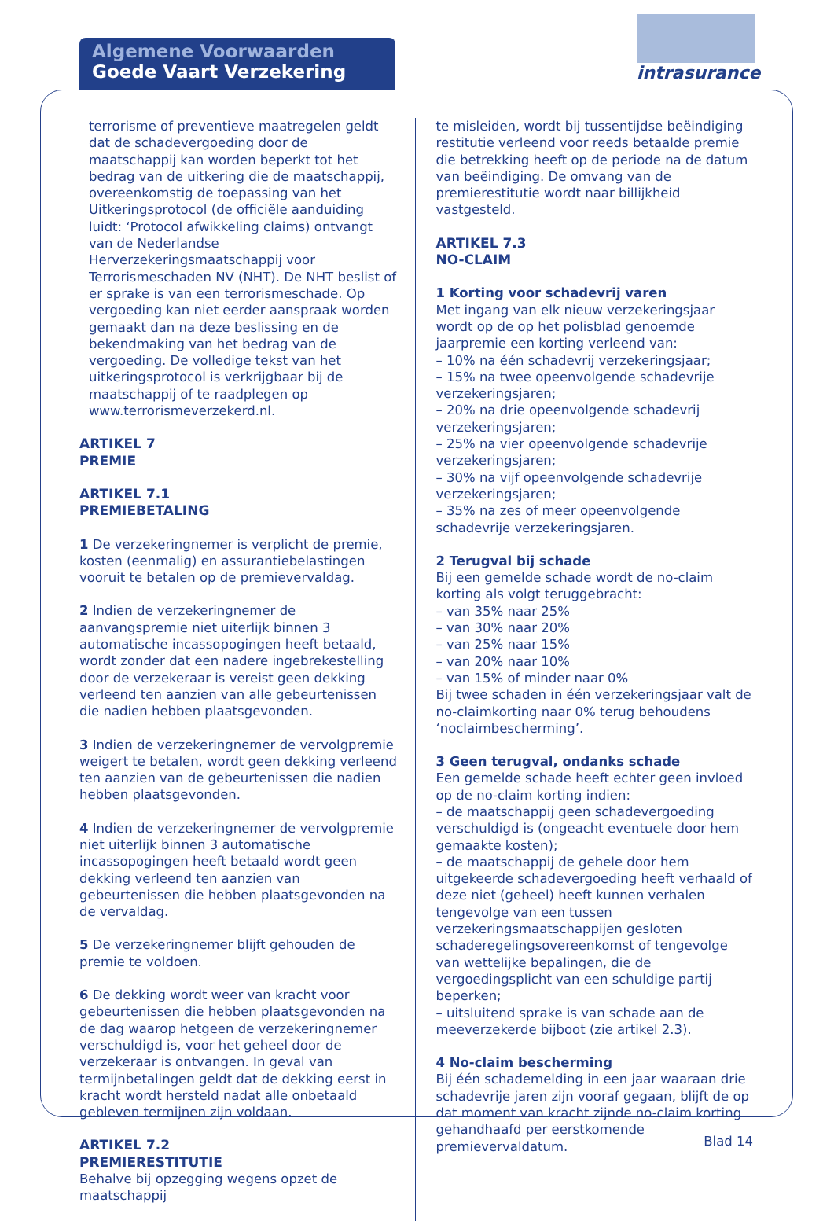Algemene Voorwaarden
Goede Vaart Verzekering
intrasurance
terrorisme of preventieve maatregelen geldt dat de schadevergoeding door de maatschappij kan worden beperkt tot het bedrag van de uitkering die de maatschappij, overeenkomstig de toepassing van het Uitkeringsprotocol (de officiële aanduiding luidt: ‘Protocol afwikkeling claims) ontvangt van de Nederlandse Herverzekeringsmaatschappij voor Terrorismeschaden NV (NHT). De NHT beslist of er sprake is van een terrorismeschade. Op vergoeding kan niet eerder aanspraak worden gemaakt dan na deze beslissing en de bekendmaking van het bedrag van de vergoeding. De volledige tekst van het uitkeringsprotocol is verkrijgbaar bij de maatschappij of te raadplegen op www.terrorismeverzekerd.nl.
ARTIKEL 7
PREMIE
ARTIKEL 7.1
PREMIEBETALING
1 De verzekeringnemer is verplicht de premie, kosten (eenmalig) en assurantiebelastingen vooruit te betalen op de premievervaldag.
2 Indien de verzekeringnemer de aanvangspremie niet uiterlijk binnen 3 automatische incassopogingen heeft betaald, wordt zonder dat een nadere ingebrekestelling door de verzekeraar is vereist geen dekking verleend ten aanzien van alle gebeurtenissen die nadien hebben plaatsgevonden.
3 Indien de verzekeringnemer de vervolgpremie weigert te betalen, wordt geen dekking verleend ten aanzien van de gebeurtenissen die nadien hebben plaatsgevonden.
4 Indien de verzekeringnemer de vervolgpremie niet uiterlijk binnen 3 automatische incassopogingen heeft betaald wordt geen dekking verleend ten aanzien van gebeurtenissen die hebben plaatsgevonden na de vervaldag.
5 De verzekeringnemer blijft gehouden de premie te voldoen.
6 De dekking wordt weer van kracht voor gebeurtenissen die hebben plaatsgevonden na de dag waarop hetgeen de verzekeringnemer verschuldigd is, voor het geheel door de verzekeraar is ontvangen. In geval van termijnbetalingen geldt dat de dekking eerst in kracht wordt hersteld nadat alle onbetaald gebleven termijnen zijn voldaan.
ARTIKEL 7.2
PREMIERESTITUTIE
Behalve bij opzegging wegens opzet de maatschappij
te misleiden, wordt bij tussentijdse beëindiging restitutie verleend voor reeds betaalde premie die betrekking heeft op de periode na de datum van beëindiging. De omvang van de premierestitutie wordt naar billijkheid vastgesteld.
ARTIKEL 7.3
NO-CLAIM
1 Korting voor schadevrij varen
Met ingang van elk nieuw verzekeringsjaar wordt op de op het polisblad genoemde jaarpremie een korting verleend van:
– 10% na één schadevrij verzekeringsjaar;
– 15% na twee opeenvolgende schadevrije verzekeringsjaren;
– 20% na drie opeenvolgende schadevrij verzekeringsjaren;
– 25% na vier opeenvolgende schadevrije verzekeringsjaren;
– 30% na vijf opeenvolgende schadevrije verzekeringsjaren;
– 35% na zes of meer opeenvolgende schadevrije verzekeringsjaren.
2 Terugval bij schade
Bij een gemelde schade wordt de no-claim korting als volgt teruggebracht:
– van 35% naar 25%
– van 30% naar 20%
– van 25% naar 15%
– van 20% naar 10%
– van 15% of minder naar 0%
Bij twee schaden in één verzekeringsjaar valt de no-claimkorting naar 0% terug behoudens ‘noclaimbescherming’.
3 Geen terugval, ondanks schade
Een gemelde schade heeft echter geen invloed op de no-claim korting indien:
– de maatschappij geen schadevergoeding verschuldigd is (ongeacht eventuele door hem gemaakte kosten);
– de maatschappij de gehele door hem uitgekeerde schadevergoeding heeft verhaald of deze niet (geheel) heeft kunnen verhalen tengevolge van een tussen verzekeringsmaatschappijen gesloten schaderegelingsovereenkomst of tengevolge van wettelijke bepalingen, die de vergoedingsplicht van een schuldige partij beperken;
– uitsluitend sprake is van schade aan de meeverzekerde bijboot (zie artikel 2.3).
4 No-claim bescherming
Bij één schademelding in een jaar waaraan drie schadevrije jaren zijn vooraf gegaan, blijft de op dat moment van kracht zijnde no-claim korting gehandhaafd per eerstkomende premievervaldatum.
Blad 14